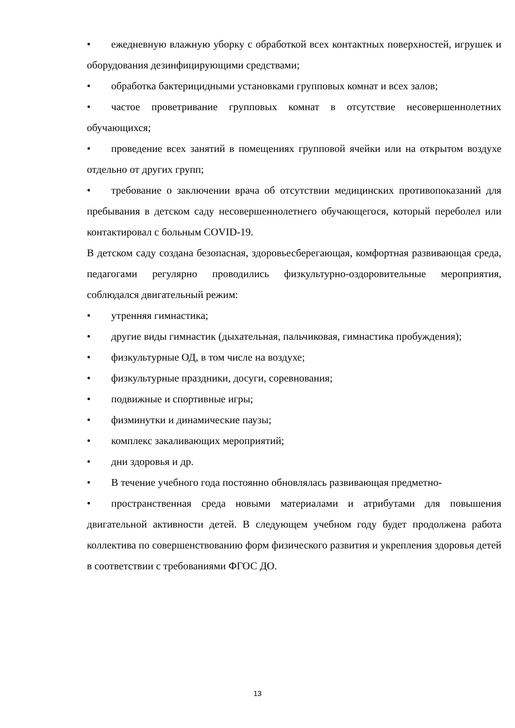• ежедневную влажную уборку с обработкой всех контактных поверхностей, игрушек и оборудования дезинфицирующими средствами;
• обработка бактерицидными установками групповых комнат и всех залов;
• частое проветривание групповых комнат в отсутствие несовершеннолетних обучающихся;
• проведение всех занятий в помещениях групповой ячейки или на открытом воздухе отдельно от других групп;
• требование о заключении врача об отсутствии медицинских противопоказаний для пребывания в детском саду несовершеннолетнего обучающегося, который переболел или контактировал с больным COVID-19.
В детском саду создана безопасная, здоровьесберегающая, комфортная развивающая среда, педагогами регулярно проводились физкультурно-оздоровительные мероприятия, соблюдался двигательный режим:
• утренняя гимнастика;
• другие виды гимнастик (дыхательная, пальчиковая, гимнастика пробуждения);
• физкультурные ОД, в том числе на воздухе;
• физкультурные праздники, досуги, соревнования;
• подвижные и спортивные игры;
• физминутки и динамические паузы;
• комплекс закаливающих мероприятий;
• дни здоровья и др.
• В течение учебного года постоянно обновлялась развивающая предметно-
• пространственная среда новыми материалами и атрибутами для повышения двигательной активности детей. В следующем учебном году будет продолжена работа коллектива по совершенствованию форм физического развития и укрепления здоровья детей в соответствии с требованиями ФГОС ДО.
13